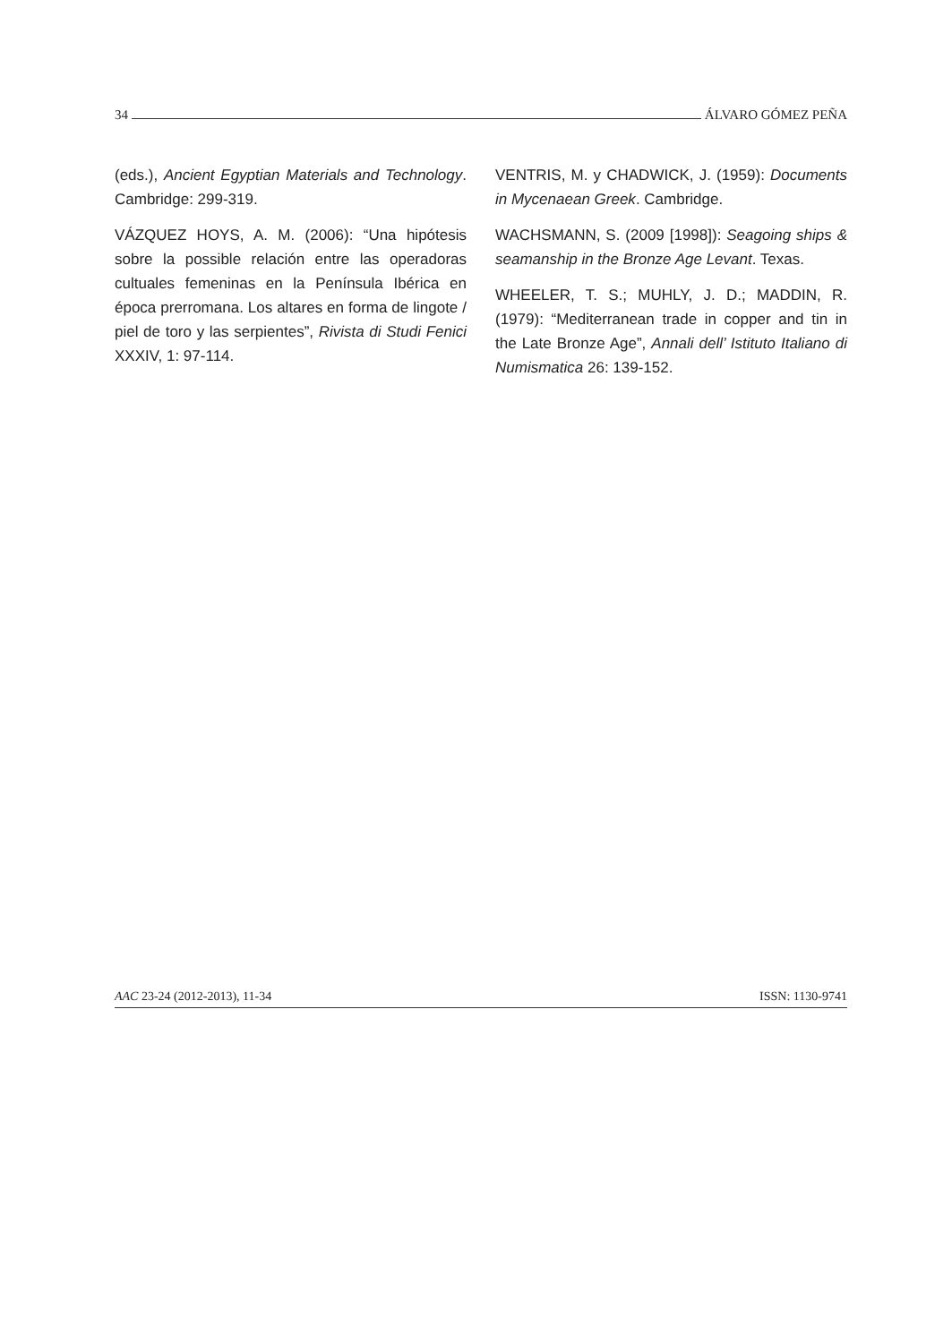34 ÁLVARO GÓMEZ PEÑA
(eds.), Ancient Egyptian Materials and Technology. Cambridge: 299-319.
VÁZQUEZ HOYS, A. M. (2006): “Una hipótesis sobre la possible relación entre las operadoras cultuales femeninas en la Península Ibérica en época prerromana. Los altares en forma de lingote / piel de toro y las serpientes”, Rivista di Studi Fenici XXXIV, 1: 97-114.
VENTRIS, M. y CHADWICK, J. (1959): Documents in Mycenaean Greek. Cambridge.
WACHSMANN, S. (2009 [1998]): Seagoing ships & seamanship in the Bronze Age Levant. Texas.
WHEELER, T. S.; MUHLY, J. D.; MADDIN, R. (1979): “Mediterranean trade in copper and tin in the Late Bronze Age”, Annali dell’ Istituto Italiano di Numismatica 26: 139-152.
AAC 23-24 (2012-2013), 11-34 ISSN: 1130-9741